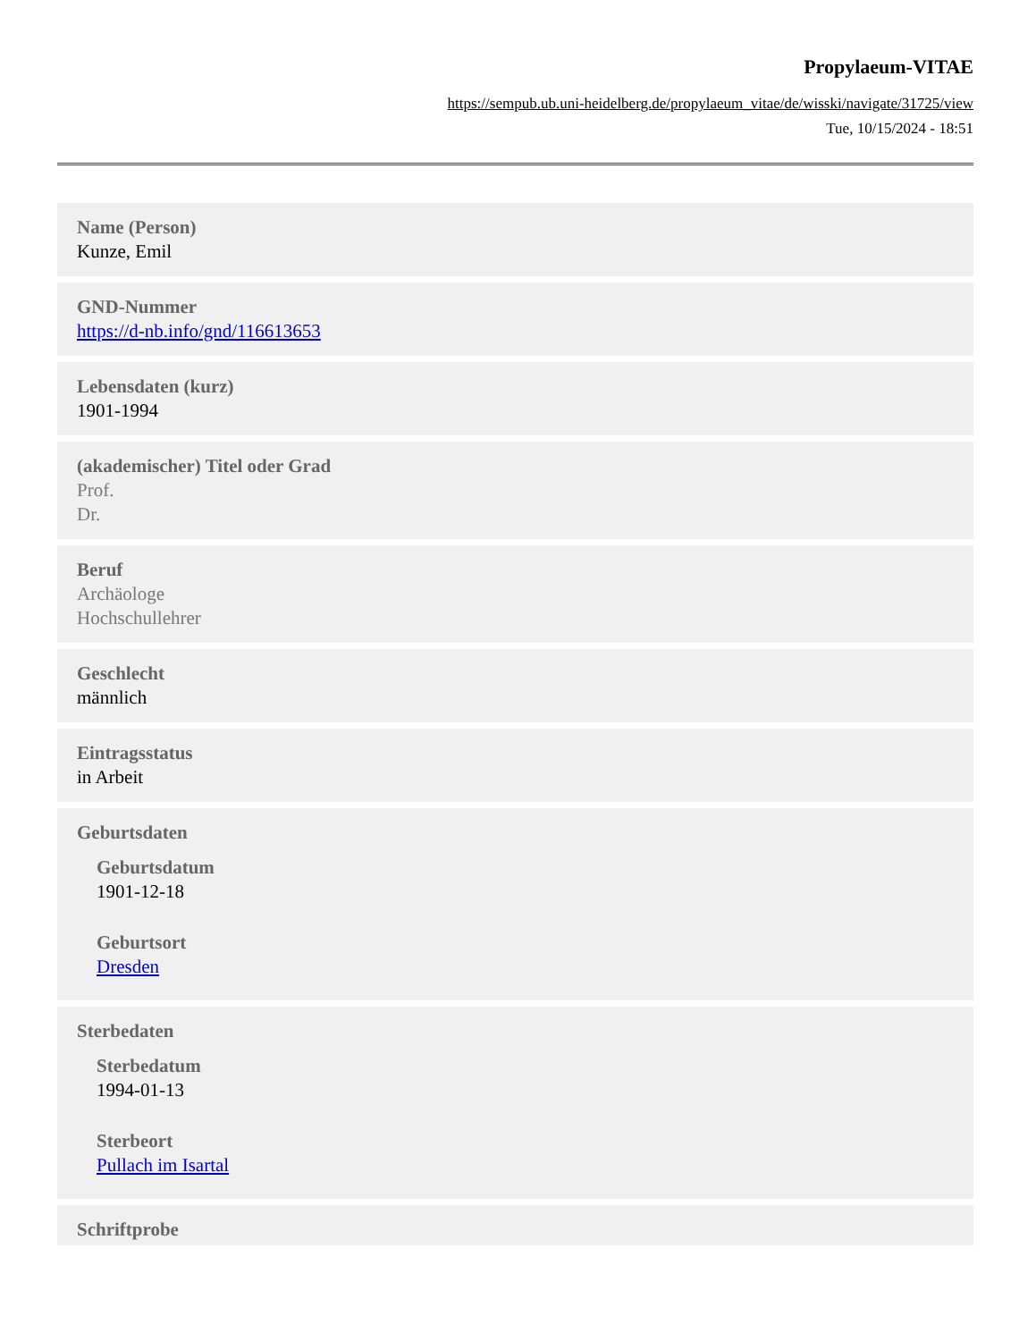Propylaeum-VITAE
https://sempub.ub.uni-heidelberg.de/propylaeum_vitae/de/wisski/navigate/31725/view
Tue, 10/15/2024 - 18:51
Name (Person)
Kunze, Emil
GND-Nummer
https://d-nb.info/gnd/116613653
Lebensdaten (kurz)
1901-1994
(akademischer) Titel oder Grad
Prof.
Dr.
Beruf
Archäologe
Hochschullehrer
Geschlecht
männlich
Eintragsstatus
in Arbeit
Geburtsdaten
Geburtsdatum
1901-12-18
Geburtsort
Dresden
Sterbedaten
Sterbedatum
1994-01-13
Sterbeort
Pullach im Isartal
Schriftprobe